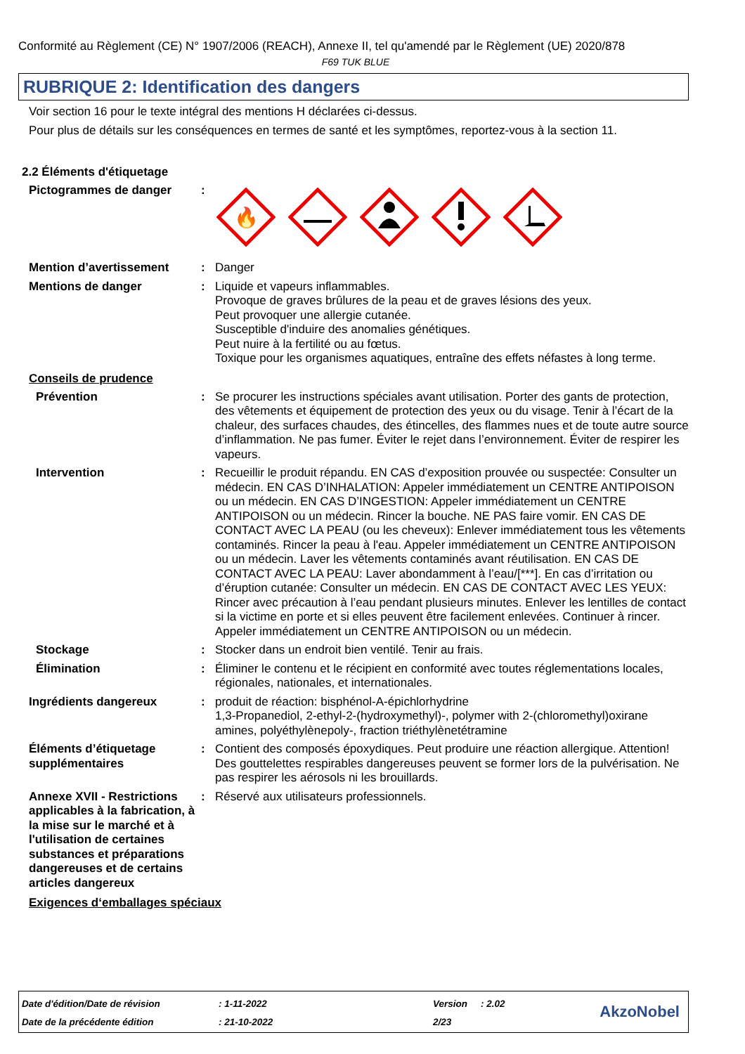Conformité au Règlement (CE) N° 1907/2006 (REACH), Annexe II, tel qu'amendé par le Règlement (UE) 2020/878
F69 TUK BLUE
RUBRIQUE 2: Identification des dangers
Voir section 16 pour le texte intégral des mentions H déclarées ci-dessus.
Pour plus de détails sur les conséquences en termes de santé et les symptômes, reportez-vous à la section 11.
2.2 Éléments d'étiquetage
Pictogrammes de danger :
🔥
Mention d’avertissement : Danger
Mentions de danger : Liquide et vapeurs inflammables.
Provoque de graves brûlures de la peau et de graves lésions des yeux.
Peut provoquer une allergie cutanée.
Susceptible d'induire des anomalies génétiques.
Peut nuire à la fertilité ou au fœtus.
Toxique pour les organismes aquatiques, entraîne des effets néfastes à long terme.
Conseils de prudence
Prévention : Se procurer les instructions spéciales avant utilisation. Porter des gants de protection, des vêtements et équipement de protection des yeux ou du visage. Tenir à l’écart de la chaleur, des surfaces chaudes, des étincelles, des flammes nues et de toute autre source d’inflammation. Ne pas fumer. Éviter le rejet dans l’environnement. Éviter de respirer les vapeurs.
Intervention : Recueillir le produit répandu. EN CAS d’exposition prouvée ou suspectée: Consulter un médecin. EN CAS D’INHALATION: Appeler immédiatement un CENTRE ANTIPOISON ou un médecin. EN CAS D’INGESTION: Appeler immédiatement un CENTRE ANTIPOISON ou un médecin. Rincer la bouche. NE PAS faire vomir. EN CAS DE CONTACT AVEC LA PEAU (ou les cheveux): Enlever immédiatement tous les vêtements contaminés. Rincer la peau à l'eau. Appeler immédiatement un CENTRE ANTIPOISON ou un médecin. Laver les vêtements contaminés avant réutilisation. EN CAS DE CONTACT AVEC LA PEAU: Laver abondamment à l’eau/[***]. En cas d’irritation ou d’éruption cutanée: Consulter un médecin. EN CAS DE CONTACT AVEC LES YEUX: Rincer avec précaution à l’eau pendant plusieurs minutes. Enlever les lentilles de contact si la victime en porte et si elles peuvent être facilement enlevées. Continuer à rincer. Appeler immédiatement un CENTRE ANTIPOISON ou un médecin.
Stockage : Stocker dans un endroit bien ventilé. Tenir au frais.
Élimination : Éliminer le contenu et le récipient en conformité avec toutes réglementations locales, régionales, nationales, et internationales.
Ingrédients dangereux : produit de réaction: bisphénol-A-épichlorhydrine
1,3-Propanediol, 2-ethyl-2-(hydroxymethyl)-, polymer with 2-(chloromethyl)oxirane
amines, polyéthylènepoly-, fraction triéthylènetétramine
Éléments d’étiquetage supplémentaires
: Contient des composés époxydiques. Peut produire une réaction allergique. Attention! Des gouttelettes respirables dangereuses peuvent se former lors de la pulvérisation. Ne pas respirer les aérosols ni les brouillards.
Annexe XVII - Restrictions applicables à la fabrication, à la mise sur le marché et à l'utilisation de certaines substances et préparations dangereuses et de certains articles dangereux
: Réservé aux utilisateurs professionnels.
Exigences d‘emballages spéciaux
| Date d'édition/Date de révision | : 1-11-2022 | Version | : 2.02 |
| Date de la précédente édition | : 21-10-2022 | 2/23 | |
AkzoNobel